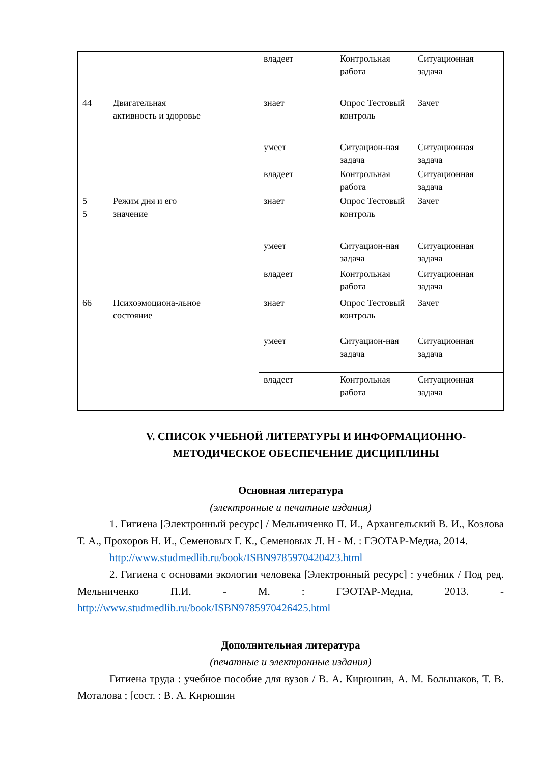| | | | владеет | Контрольная работа | Ситуационная задача |
| 44 | Двигательная активность и здоровье | | знает | Опрос Тестовый контроль | Зачет |
| | | | умеет | Ситуацион-ная задача | Ситуационная задача |
| | | | владеет | Контрольная работа | Ситуационная задача |
| 5 5 | Режим дня и его значение | | знает | Опрос Тестовый контроль | Зачет |
| | | | умеет | Ситуацион-ная задача | Ситуационная задача |
| | | | владеет | Контрольная работа | Ситуационная задача |
| 66 | Психоэмоциона-льное состояние | | знает | Опрос Тестовый контроль | Зачет |
| | | | умеет | Ситуацион-ная задача | Ситуационная задача |
| | | | владеет | Контрольная работа | Ситуационная задача |
V. СПИСОК УЧЕБНОЙ ЛИТЕРАТУРЫ И ИНФОРМАЦИОННО-МЕТОДИЧЕСКОЕ ОБЕСПЕЧЕНИЕ ДИСЦИПЛИНЫ
Основная литература
(электронные и печатные издания)
1. Гигиена [Электронный ресурс] / Мельниченко П. И., Архангельский В. И., Козлова Т. А., Прохоров Н. И., Семеновых Г. К., Семеновых Л. Н - М. : ГЭОТАР-Медиа, 2014.
http://www.studmedlib.ru/book/ISBN9785970420423.html
2. Гигиена с основами экологии человека [Электронный ресурс] : учебник / Под ред. Мельниченко П.И. - М. : ГЭОТАР-Медиа, 2013. - http://www.studmedlib.ru/book/ISBN9785970426425.html
Дополнительная литература
(печатные и электронные издания)
Гигиена труда : учебное пособие для вузов / В. А. Кирюшин, А. М. Большаков, Т. В. Моталова ; [сост. : В. А. Кирюшин